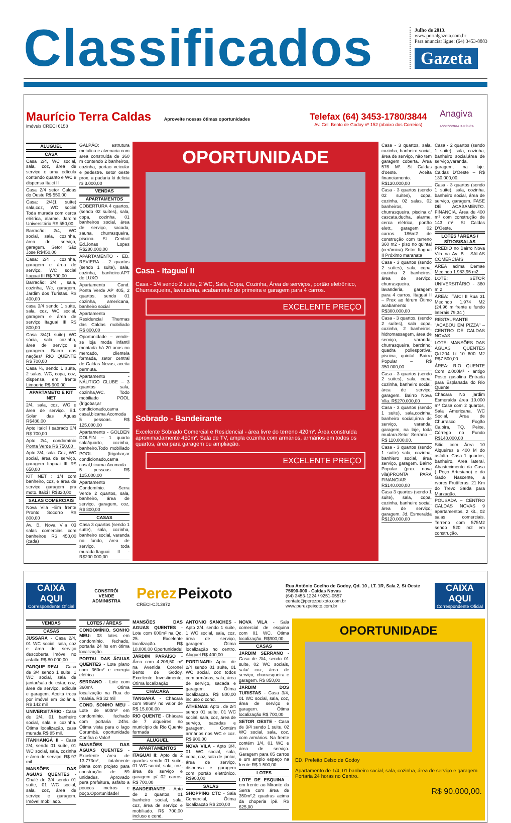Classificados
Julho de 2013.
www.portalgazeta.com.br
Para anunciar ligue: (64) 3453-8883
Gazeta
Maurício Terra Caldas imóveis CRECI 6158
Aproveite nossas ótimas oportunidades
Telefax (64) 3453-1780/3844
Av. Cel. Bento de Godoy nº 152 (abaixo dos Correios)
Anagiva
ASSESSORIA JURÍDICA
ALUGUEL
CASA
Casa 2/4, WC social, sala, coz, área de serviço e uma edícula contendo quanto e WC e dispensa Itaicí II
Casa 2/4 setor Caldas do Oeste R$ 550,00
Casa: 2/4(1 suíte) sala,coz, WC social Toda murada com cerca elétrica, alarme. Jardim Universitário R$ 550,00
Barracão: 2/4, WC social, sala, cozinha, área de serviço, garagem. Setor São Jose R$450,00
Casa: 2/4 , cozinha, garagem e área de serviço, WC social Itaguai III R$ 700,00
Barracão: 2/4 , sala, cozinha, Wc, garagem. Jardim dos Turistas. R$ 400,00
casa 3/4 sendo 1 suíte, sala, coz, WC social, garagem e área de serviço Itaguaí III R$ 800,00
Casa 3/4(1 suite) WC sócia, sala, cozinha, área de serviço e garagem. Bairro das nações/ RIO QUENTE R$ 700,00
Casa ¾, sendo 1 suíte, 2 salas, WC, copa, coz, dispensa, em frente Limoerio R$ 900,00
APARTAMETO E KIT NET
2/4, sala, coz, WC e área de serviço. Ed. Solar das Águas R$480,00
Apto Itaicí I sabrado 3/4 R$ 700,00
Apto 2/4, condomínio Ponta Verde R$ 750,00
Apto 3/4, sala. Coz, WC social, área de serviço, garagem Itaguai III R$ 650,00
KIT NET : 1/4 com banheiro, coz, e área de serviço garagem pra moto. Itaici I R$320,00
SALAS COMERCIAIS
Nova Vila –Em frente Pronto Socorro R$ 800,00
Av. B, Nova Vila 03 salas comercias com banheiros R$ 450,00 (cada)
GALPÃO: estrutura metalica e alvenaria com area construida de 360 m contendo 2 banheiros, cozinha, portao veicular e pedestre. setor oeste prox. a padaria ki delicia r$ 3.000,00
VENDAS
APARTAMENTOS
COBERTURA 4 quartos, (sendo 02 suítes), sala, copa, cozinha, 01 banheiros social, área de serviço, sacada, sauna, churrasqueira, piscina. St Central Ed.Jonas Lopes R$280.000,00
APARTAMENTO - ED. REVIERA – 2 quartos (sendo 1 suite), sala, cozinha, banheiro.APT de LUXO
Apartamento Cond. Ponta Verde AP 405, 2 quartos, sendo 01 cozinha, americana, banheiro social
Apartamento Residencial Thermas das Caldas mobiliado R$ 800,00
Oportunidade – vende-se loja moda infantil montada há 20 anos no mercado, clientela formada, setor central de Caldas Novas, aceita permuta.
Apartamento - NÁUTICO CLUBE – 3 quantos sala, cozinha,WC. Todo mobiliado POOL (frigobar,ar condicionado,cama casal,bicama.Acomoda 5 pessoas. R$ 125.000,00
Apartamento - GOLDEN DOLFIN – 1 quarto sala/quarto, cozinha, banheiro.Todo mobiliado POOL (frigobar,ar condicionado,cama casal,bicama.Acomoda 5 pessoas. R$ 125.000,00
Apartamento Condomínio. Serra Verde 2 quartos, sala, banheiro, área de serviço, garagem, coz, R$ 800,00
CASAS
Casa 3 quartos (sendo 1 suíte), sala, cozinha, banheiro social, varanda no fundo, área de serviço, toda murada.Itaguai II - R$200.000,00
OPORTUNIDADE
Casa - Itaguaí II
Casa - 3/4 sendo 2 suíte, 2 WC, Sala, Copa, Cozinha, Área de serviços, portão eletrônico, Churrasqueira, lavanderia, acabamento de primeira e garagem para 4 carros.
EXCELENTE PREÇO
Sobrado - Bandeirante
Excelente Sobrado Comercial e Residencial - área livre do terreno 420m². Área construída aproximadamente 450m². Sala de TV, ampla cozinha com armários, armários em todos os quartos, área para garagem ou ampliação.
EXCELENTE PREÇO
Casa - 3 quartos, sala, cozinha, banheiro social, área de serviço, não tem garagem coberta. Área 576 M². St Caldas d'oeste. Aceita financiamento. R$130.000,00
Casa - 3 quartos (sendo 02 suítes), copa, cozinha, 02 salas, 02 banheiros, churrasqueira, piscina c/ cascata,ducha, alarme, cerca elétrica, portão eletr., garagem 02 carros. 186m2 de construção com terreno 360 m2 - piso no quintal (cerâmica) Setor Itaguaí II Próximo maranata
Casa - 3 quartos (sendo 2 suítes), sala, copa, cozinha 2 banheiros, área de serviço, churrasqueira, lavanderia, garagem para 4 carros. Itaguai II – Prox ao fórum Ótimo acabamento R$300.000,00
Casa - 3 quartos, (sendo 2 suítes), sala copa, cozinha, 2 banheiros, hidromassagem, área de serviço, varanda, churrasqueira, barzinho, quadra poliesportiva, piscina, quintal. Bairro Popular – R$ 350.000,00
Casa - 3 quartos (sendo 2 suites), sala, copa, cozinha, banheiro social, área de serviço, garagem. Bairro Nova Vila. R$270.000,00
Casa - 3 quartos (sendo 1 suite), sala,cozinha, banheiro social,área de serviço, varanda, garagem, na laje, toda mudara.Setor Serrano – R$ 110.000,00.
Casa - 3 quartos (sendo 1 suíte) sala, cozinha, banhiero social, área serviço, garagem. Bairro Popular (prox nova vila)PRONTA PARA FINANCIAR . R$140.000,00
Casa 3 quartos (sendo 1 suite), sala, copa, cozinha, banheiro social, área de serviço, garagem. Jd. Esmeralda R$120.000,00
Casa - 2 quartos (sendo 1 suite), sala, cozinha, banheiro social,área de serviço,varanda, garagem, na laje. Caldas D'Oeste – R$ 130.000,00.
Casa - 3 quartos (sendo 1 suite), sala, cozinha, banheiro social, área de serviço, garagem. FASE DE ACABAMENTO. FINANCIA. Área de 400 m² com construção de 143 m². St Caldas D'Oeste.
LOTES / AREAS / SÍTIOS/SALAS
PREDIO no Bairro Nova Vila na Av. B - SALAS COMERCIAIS
ÁREA acima Demae Medindo 1.983,95 m2
LOTE: SETOR UNIVERSITÁRIO - 360 m 2
ÁREA: ITAICI II Rua 31 Medindo 1.974 M2 (24,96 m frente e fundo laterais 79,34 )
RESTAURANTE "ACABOU EM PIZZA" – CENTRO DE CALDAS NOVAS
LOTE: MANSÕES DAS ÁGUAS QUENTES Qd.204 Lt 10 600 M2 R$7.500,00
ÁREA: RIO QUENTE Com 2.000M² - antigo Posto gasolina Entrada para Esplanada do Rio Quente
Chácara No jardim Esmeralda área 10.000 m² Casa com 2 quartos, Sala Americana, WC Social, Área de Churrasco Fogão Caipira, TQ. Peixe, Córrego no Fundo R$140.000,00
Sitio com Área 10 Alqueires e 400 M do asfalto. Casa 1 quartos, banheiro, Área lateral, Abastecimento da Casa ( Poço Artesiano) e do Gado Nascente, a rvores Frutíferas. 21 Km do Trevo Saída para Marzagão.
POUSADA – CENTRO CALDAS NOVAS 9 apartamentos, 2 kit., 02 salas comerciais. Terreno com 575M2 sendo 520 m2 em construção.
CAIXA AQUI
Correspondente Oficial
CONSTRÓI
VENDE
ADMINISTRA
Perez Peixoto
CRECI-CJ13972
Rua Antônio Coelho de Godoy, Qd. 10 , LT. 1R, Sala 2, St Oeste 75690-000 - Caldas Novas
(64) 3453-1224 / 9251-0557
contato@perezpeixoto.com.br
www.perezpeixoto.com.br
CAIXA AQUI
Correspondente Oficial
VENDAS
CASAS
JUSSARA - Casa 2/4, 01 WC social, sala, coz e área de serviço descoberta Imóvel no asfalto R$ 80.000,00
PARQUE REAL - Casa de 3/4 sendo 1 suite, 1 WC social, sala de jantar/sala de estar, coz, área de serviço, edícula e garagem. Aceita troca por imóvel em Goiânia. R$ 142 mil
UNIVERSITÁRIO - Casa de 2/4, 01 banheiro social, sala e cozinha. Ótima localização, casa murada R$ 85 mil.
ITANHANGÁ II - Casa 2/4, sendo 01 suíte, 01 WC social, sala, cozinha e área de serviço. R$ 97 mil
MANSÕES DAS ÁGUAS QUENTES - Chalé de 3/4 sendo 01 suíte, 01 WC social, sala, coz, área de serviço e garagem. Imóvel mobiliado.
LOTES / ÁREAS
CONDOMÍNIO. SONHO MEU: 03 lotes em condomínio. fechado, portaria 24 hs em ótima localização.
PORTAL DAS ÁGUAS QUENTES - Lote plano com 360m² e energia elétrica
SERRANO - Lote com 360m². Ótima localização na Rua do Imalaia. R$ 32 mil
COND. SONHO MEU - Lote de 600m² em condomínio. fechado com portaria 24hs. Ótima vista para o lago Corumbá. oportunidade Confira o Valor!
MANSÕES DAS ÁGUAS QUENTES - Excelente área de 13.773m², totalmente plana com projeto para construção de 59 unidades. Aprovado pera prefeitura, asfalto a poucos metros e poço.Oportunidade!
MANSÕES DAS AGUAS QUENTES - Lote com 600m² na Qd. 25. Excelente localização. R$ 18.000,00 Oportunidade!
JARDIM PARAÍSO - Área com 4.206,50 m² na Avenida Coronel Bento de Godoy. Excelente Investimento, Ótima localização
CHÁCARA
TANGARÁ - Chácara com 986m² no valor de R$ 15.000,00
RIO QUENTE - Chácara de 7 alqueires no município de Rio Quente formada
ALUGUEL
APARTAMENTOS
ITAGUAI II: Apto de 2 quartos sendo 01 suite, 01 WC social, sala, coz, área de serviço e garagem p/ 02 carros. R$ 700,00
BANDEIRANTE - Apto de 2 quartos, 01 banheiro social, sala, coz, área de serviço e mobiliado. R$ 700,00 incluso o cond.
ANTONIO SANCHES - Apto 2/4, sendo 1 suite, 1 WC social, sala, coz, área de serviço, garagem. Ótima localização no centro. Aluguel R$ 400,00
PORTINARI: Apto. de 2/4 sendo 01 suíte, 01 WC social, coz todos com armários, sala, área de serviço, sacada e garagem. Ótima localização. R$ 800,00 incluso o cond.
ATHENAS: Apto . de 2/4 sendo 01 suíte, 01 WC social, sala, coz, área de serviço, sacadas e garagem. Contém armários nos WC e coz. R$ 900,00
NOVA VILA - Apto 3/4, 01 WC social, sala, copa, coz, sala de jantar, área de serviço, dispensa e garagem com portão eletrônico. R$900,00
SALAS
SHOPPING CTC - Sala Comercial, Ótima localização R$ 200,00
NOVA VILA - Sala comercial de esquina com 01 WC. Ótima localização. R$900,00.
CASAS
JARDIM SERRANO - Casa de 3/4, sendo 01 suite, 02 WC sociais, sala/ coz, área de serviço, churrasqueira e garagem. R$ 850,00
JARDIM DOS TURISTAS - Casa 3/4, 01 WC social, sala, coz, área de serviço e garagem. Ótima localização R$ 700,00
SETOR OESTE - Casa de 3/4 sendo 1 suite, 02 WC social, sala, coz. com armários. Na frente contém 1/4, 01 WC e área de serviço. Garagem para 05 carros e um amplo espaço na frente R$ 1.500,00
LOTES
LOTE DE ESQUINA - em frente ao Mirante da Serra com área de 350m²,2 quadras acima da choperia ipê. R$ 625,00
OPORTUNIDADE
ED. Prefeito Celso de Godoy
Apartamento de 1/4, 01 banheiro social, sala, cozinha, área de serviço e garagem. Portaria 24 horas no Centro.
R$ 90.000,00.